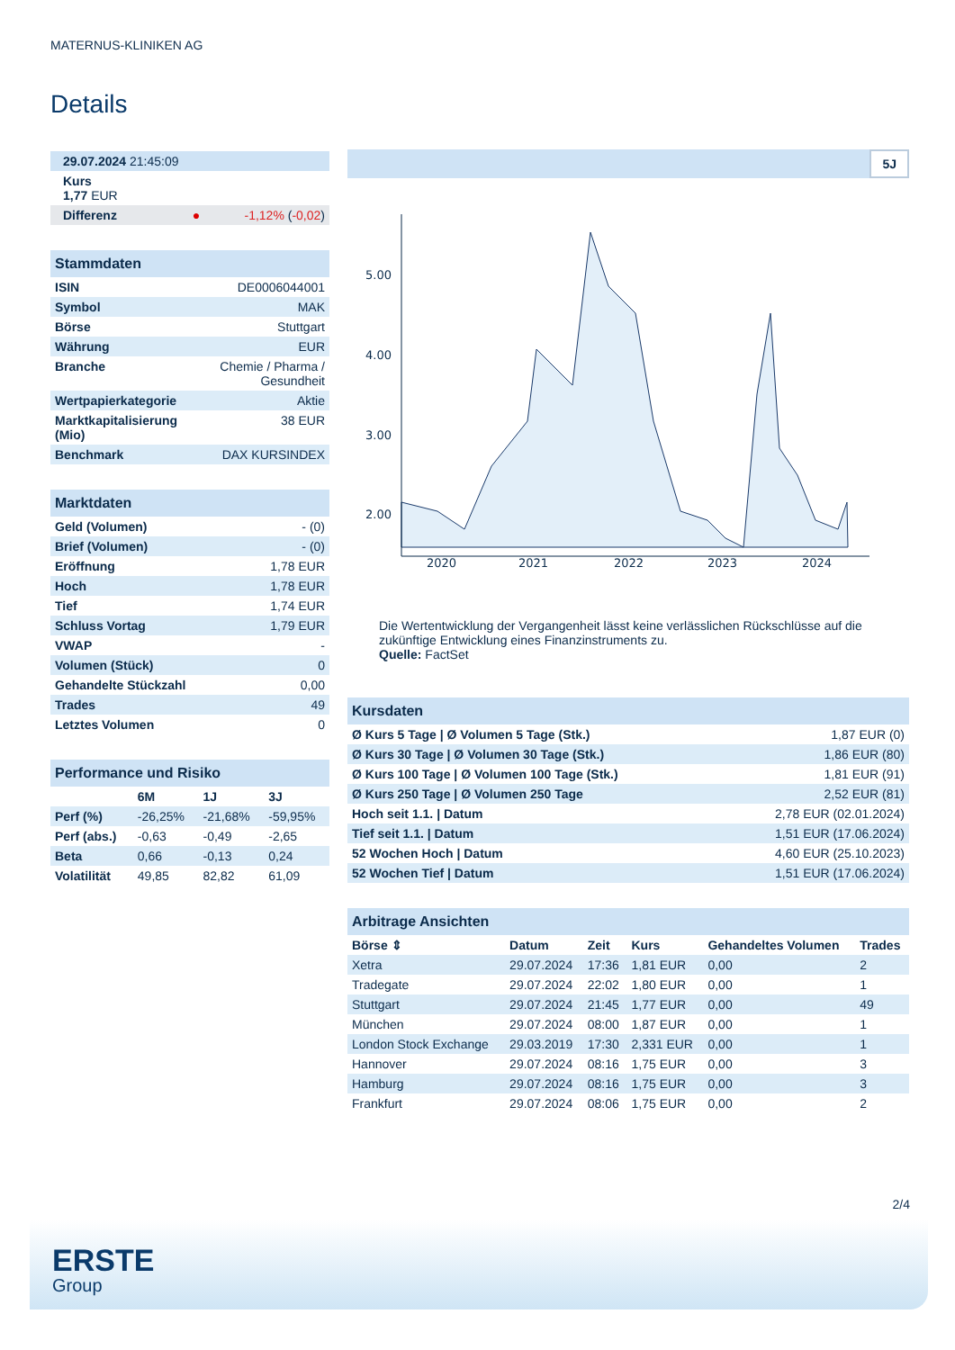MATERNUS-KLINIKEN AG
Details
| 29.07.2024 21:45:09 |
| Kurs 1,77 EUR |
| Differenz ● -1,12% ( -0,02 ) |
Stammdaten
| ISIN | DE0006044001 |
| Symbol | MAK |
| Börse | Stuttgart |
| Währung | EUR |
| Branche | Chemie / Pharma / Gesundheit |
| Wertpapierkategorie | Aktie |
| Marktkapitalisierung (Mio) | 38 EUR |
| Benchmark | DAX KURSINDEX |
Marktdaten
| Geld (Volumen) | - (0) |
| Brief (Volumen) | - (0) |
| Eröffnung | 1,78 EUR |
| Hoch | 1,78 EUR |
| Tief | 1,74 EUR |
| Schluss Vortag | 1,79 EUR |
| VWAP | - |
| Volumen (Stück) | 0 |
| Gehandelte Stückzahl | 0,00 |
| Trades | 49 |
| Letztes Volumen | 0 |
Performance und Risiko
| | 6M | 1J | 3J |
| --- | --- | --- | --- |
| Perf (%) | -26,25% | -21,68% | -59,95% |
| Perf (abs.) | -0,63 | -0,49 | -2,65 |
| Beta | 0,66 | -0,13 | 0,24 |
| Volatilität | 49,85 | 82,82 | 61,09 |
5J
5.00
4.00
3.00
2.00
2020
2021
2022
2023
2024
Die Wertentwicklung der Vergangenheit lässt keine verlässlichen Rückschlüsse auf die zukünftige Entwicklung eines Finanzinstruments zu.
Quelle: FactSet
Kursdaten
| Ø Kurs 5 Tage / Ø Volumen 5 Tage (Stk.) | 1,87 EUR (0) |
| Ø Kurs 30 Tage / Ø Volumen 30 Tage (Stk.) | 1,86 EUR (80) |
| Ø Kurs 100 Tage / Ø Volumen 100 Tage (Stk.) | 1,81 EUR (91) |
| Ø Kurs 250 Tage / Ø Volumen 250 Tage | 2,52 EUR (81) |
| Hoch seit 1.1. / Datum | 2,78 EUR (02.01.2024) |
| Tief seit 1.1. / Datum | 1,51 EUR (17.06.2024) |
| 52 Wochen Hoch / Datum | 4,60 EUR (25.10.2023) |
| 52 Wochen Tief / Datum | 1,51 EUR (17.06.2024) |
Arbitrage Ansichten
| Börse ⇕ | Datum | Zeit | Kurs | Gehandeltes Volumen | Trades |
| --- | --- | --- | --- | --- | --- |
| Xetra | 29.07.2024 | 17:36 | 1,81 EUR | 0,00 | 2 |
| Tradegate | 29.07.2024 | 22:02 | 1,80 EUR | 0,00 | 1 |
| Stuttgart | 29.07.2024 | 21:45 | 1,77 EUR | 0,00 | 49 |
| München | 29.07.2024 | 08:00 | 1,87 EUR | 0,00 | 1 |
| London Stock Exchange | 29.03.2019 | 17:30 | 2,331 EUR | 0,00 | 1 |
| Hannover | 29.07.2024 | 08:16 | 1,75 EUR | 0,00 | 3 |
| Hamburg | 29.07.2024 | 08:16 | 1,75 EUR | 0,00 | 3 |
| Frankfurt | 29.07.2024 | 08:06 | 1,75 EUR | 0,00 | 2 |
2/4
ERSTE
Group